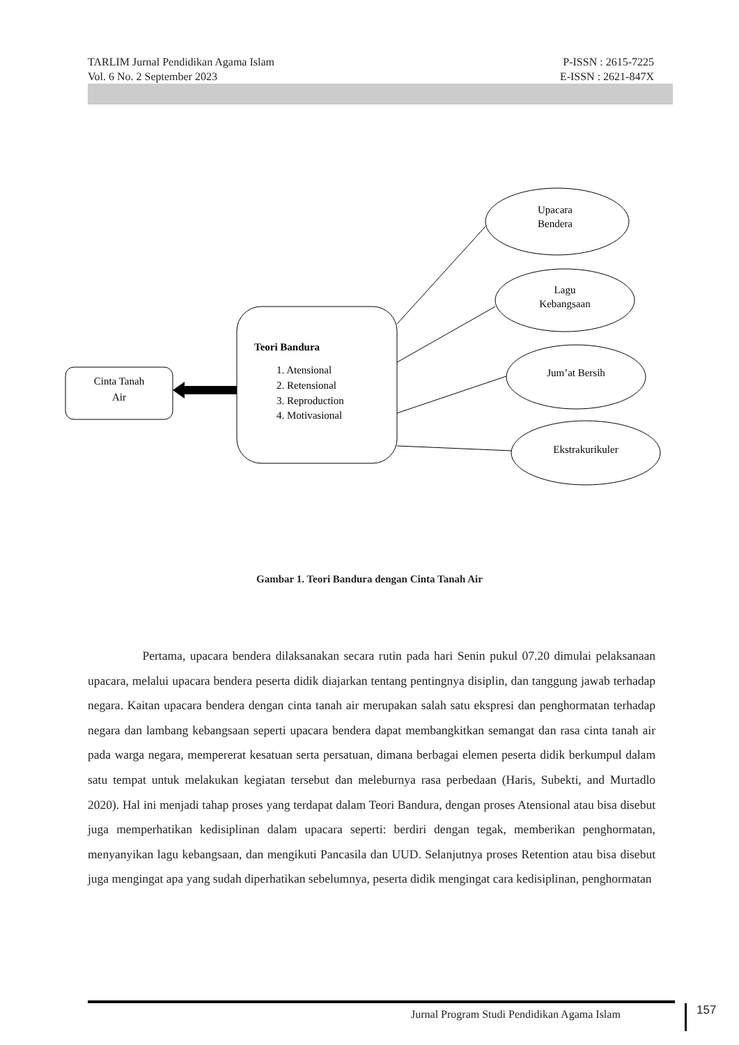TARLIM Jurnal Pendidikan Agama Islam P-ISSN : 2615-7225
Vol. 6 No. 2 September 2023 E-ISSN : 2621-847X
Cinta Tanah
Air
Teori Bandura
1. Atensional
2. Retensional
3. Reproduction
4. Motivasional
Upacara
Bendera
Lagu
Kebangsaan
Jum’at Bersih
Ekstrakurikuler
Gambar 1. Teori Bandura dengan Cinta Tanah Air
Pertama, upacara bendera dilaksanakan secara rutin pada hari Senin pukul 07.20 dimulai pelaksanaan upacara, melalui upacara bendera peserta didik diajarkan tentang pentingnya disiplin, dan tanggung jawab terhadap negara. Kaitan upacara bendera dengan cinta tanah air merupakan salah satu ekspresi dan penghormatan terhadap negara dan lambang kebangsaan seperti upacara bendera dapat membangkitkan semangat dan rasa cinta tanah air pada warga negara, mempererat kesatuan serta persatuan, dimana berbagai elemen peserta didik berkumpul dalam satu tempat untuk melakukan kegiatan tersebut dan meleburnya rasa perbedaan (Haris, Subekti, and Murtadlo 2020). Hal ini menjadi tahap proses yang terdapat dalam Teori Bandura, dengan proses Atensional atau bisa disebut juga memperhatikan kedisiplinan dalam upacara seperti: berdiri dengan tegak, memberikan penghormatan, menyanyikan lagu kebangsaan, dan mengikuti Pancasila dan UUD. Selanjutnya proses Retention atau bisa disebut juga mengingat apa yang sudah diperhatikan sebelumnya, peserta didik mengingat cara kedisiplinan, penghormatan
Jurnal Program Studi Pendidikan Agama Islam
157